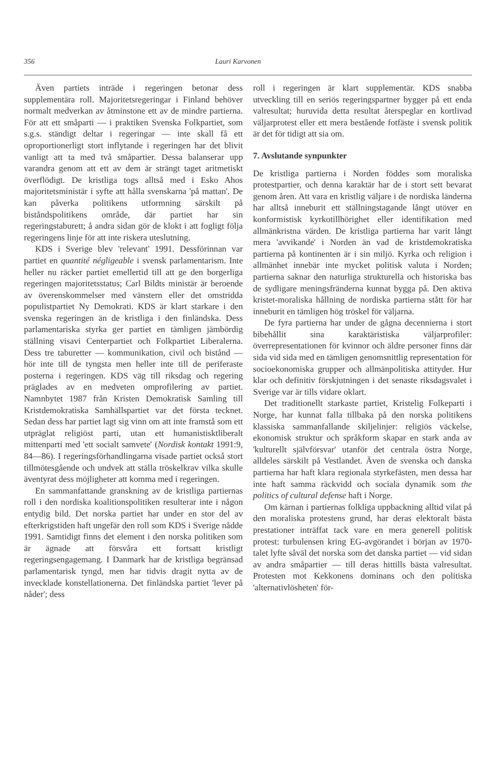356 Lauri Karvonen
Även partiets inträde i regeringen betonar dess supplementära roll. Majoritetsregeringar i Finland behöver normalt medverkan av åtminstone ett av de mindre partierna. För att ett småparti — i praktiken Svenska Folkpartiet, som s.g.s. ständigt deltar i regeringar — inte skall få ett oproportionerligt stort inflytande i regeringen har det blivit vanligt att ta med två småpartier. Dessa balanserar upp varandra genom att ett av dem är strängt taget aritmetiskt överflödigt. De kristliga togs alltså med i Esko Ahos majoritetsministär i syfte att hålla svenskarna 'på mattan'. De kan påverka politikens utformning särskilt på biståndspolitikens område, där partiet har sin regeringstaburett; å andra sidan gör de klokt i att fogligt följa regeringens linje för att inte riskera uteslutning.
KDS i Sverige blev 'relevant' 1991. Dessförinnan var partiet en quantité négligeable i svensk parlamentarism. Inte heller nu räcker partiet emellertid till att ge den borgerliga regeringen majoritetsstatus; Carl Bildts ministär är beroende av överenskommelser med vänstern eller det omstridda populistpartiet Ny Demokrati. KDS är klart starkare i den svenska regeringen än de kristliga i den finländska. Dess parlamentariska styrka ger partiet en tämligen jämbördig ställning visavi Centerpartiet och Folkpartiet Liberalerna. Dess tre taburetter — kommunikation, civil och bistånd — hör inte till de tyngsta men heller inte till de periferaste posterna i regeringen. KDS väg till riksdag och regering präglades av en medveten omprofilering av partiet. Namnbytet 1987 från Kristen Demokratisk Samling till Kristdemokratiska Samhällspartiet var det första tecknet. Sedan dess har partiet lagt sig vinn om att inte framstå som ett utpräglat religiöst parti, utan ett humanistisktliberalt mittenparti med 'ett socialt samvete' (Nordisk kontakt 1991:9, 84—86). I regeringsförhandlingarna visade partiet också stort tillmötesgående och undvek att ställa tröskelkrav vilka skulle äventyrat dess möjligheter att komma med i regeringen.
En sammanfattande granskning av de kristliga partiernas roll i den nordiska koalitionspolitiken resulterar inte i någon entydig bild. Det norska partiet har under en stor del av efterkrigstiden haft ungefär den roll som KDS i Sverige nådde 1991. Samtidigt finns det element i den norska politiken som är ägnade att försvåra ett fortsatt kristligt regeringsengagemang. I Danmark har de kristliga begränsad parlamentarisk tyngd, men har tidvis dragit nytta av de invecklade konstellationerna. Det finländska partiet 'lever på nåder'; dess
roll i regeringen är klart supplementär. KDS snabba utveckling till en seriös regeringspartner bygger på ett enda valresultat; huruvida detta resultat återspeglar en kortlivad väljarprotest eller ett mera bestående fotfäste i svensk politik är det för tidigt att sia om.
7. Avslutande synpunkter
De kristliga partierna i Norden föddes som moraliska protestpartier, och denna karaktär har de i stort sett bevarat genom åren. Att vara en kristlig väljare i de nordiska länderna har alltså inneburit ett ställningstagande långt utöver en konformistisk kyrkotillhörighet eller identifikation med allmänkristna värden. De kristliga partierna har varit långt mera 'avvikande' i Norden än vad de kristdemokratiska partierna på kontinenten är i sin miljö. Kyrka och religion i allmänhet innebär inte mycket politisk valuta i Norden; partierna saknar den naturliga strukturella och historiska bas de sydligare meningsfränderna kunnat bygga på. Den aktiva kristet-moraliska hållning de nordiska partierna stått för har inneburit en tämligen hög tröskel för väljarna.
De fyra partierna har under de gågna decennierna i stort bibehållit sina karaktäristiska väljarprofiler: överrepresentationen för kvinnor och äldre personer finns där sida vid sida med en tämligen genomsnittlig representation för socioekonomiska grupper och allmänpolitiska attityder. Hur klar och definitiv förskjutningen i det senaste riksdagsvalet i Sverige var är tills vidare oklart.
Det traditionellt starkaste partiet, Kristelig Folkeparti i Norge, har kunnat falla tillbaka på den norska politikens klassiska sammanfallande skiljelinjer: religiös väckelse, ekonomisk struktur och språkform skapar en stark anda av 'kulturellt självförsvar' utanför det centrala östra Norge, alldeles särskilt på Vestlandet. Även de svenska och danska partierna har haft klara regionala styrkefästen, men dessa har inte haft samma räckvidd och sociala dynamik som the politics of cultural defense haft i Norge.
Om kärnan i partiernas folkliga uppbackning alltid vilat på den moraliska protestens grund, har deras elektoralt bästa prestationer inträffat tack vare en mera generell politisk protest: turbulensen kring EG-avgörandet i början av 1970-talet lyfte såväl det norska som det danska partiet — vid sidan av andra småpartier — till deras hittills bästa valresultat. Protesten mot Kekkonens dominans och den politiska 'alternativlösheten' för-